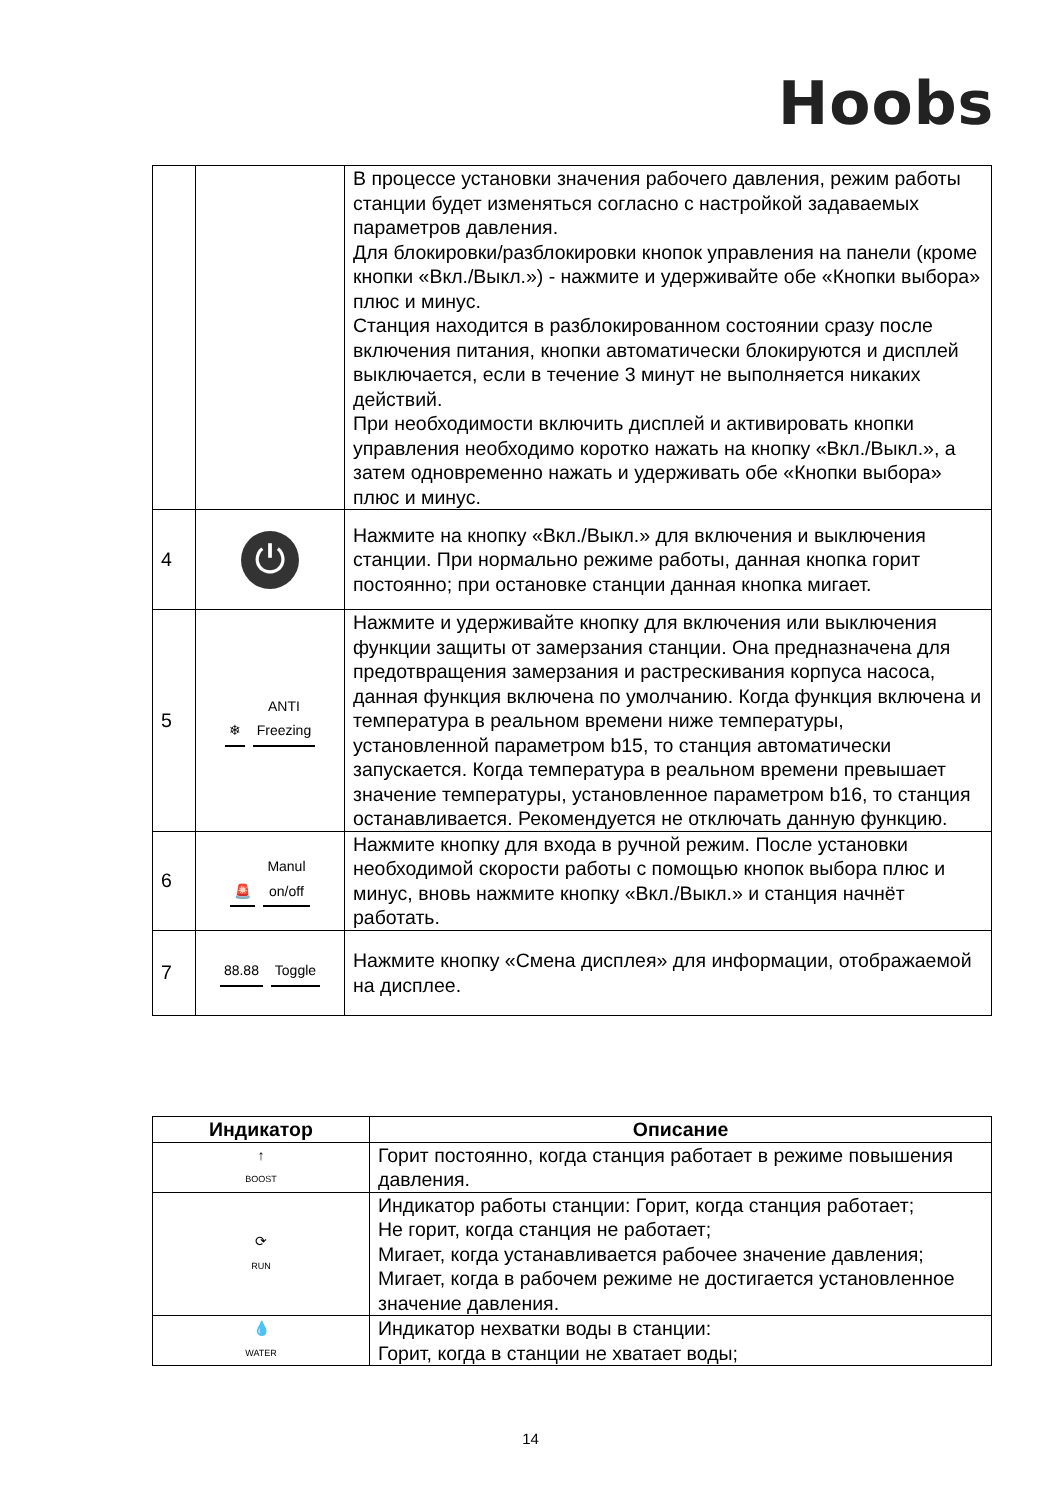Hoobs
| | | В процессе установки значения рабочего давления, режим работы станции будет изменяться согласно с настройкой задаваемых параметров давления. Для блокировки/разблокировки кнопок управления на панели (кроме кнопки «Вкл./Выкл.») - нажмите и удерживайте обе «Кнопки выбора» плюс и минус. Станция находится в разблокированном состоянии сразу после включения питания, кнопки автоматически блокируются и дисплей выключается, если в течение 3 минут не выполняется никаких действий. При необходимости включить дисплей и активировать кнопки управления необходимо коротко нажать на кнопку «Вкл./Выкл.», а затем одновременно нажать и удерживать обе «Кнопки выбора» плюс и минус. |
| 4 | ⏻ | Нажмите на кнопку «Вкл./Выкл.» для включения и выключения станции. При нормально режиме работы, данная кнопка горит постоянно; при остановке станции данная кнопка мигает. |
| 5 | ❄ ANTI Freezing | Нажмите и удерживайте кнопку для включения или выключения функции защиты от замерзания станции. Она предназначена для предотвращения замерзания и растрескивания корпуса насоса, данная функция включена по умолчанию. Когда функция включена и температура в реальном времени ниже температуры, установленной параметром b15, то станция автоматически запускается. Когда температура в реальном времени превышает значение температуры, установленное параметром b16, то станция останавливается. Рекомендуется не отключать данную функцию. |
| 6 | 🚨 Manul on/off | Нажмите кнопку для входа в ручной режим. После установки необходимой скорости работы с помощью кнопок выбора плюс и минус, вновь нажмите кнопку «Вкл./Выкл.» и станция начнёт работать. |
| 7 | 88.88 Toggle | Нажмите кнопку «Смена дисплея» для информации, отображаемой на дисплее. |
| Индикатор | Описание |
| --- | --- |
| ↑ BOOST | Горит постоянно, когда станция работает в режиме повышения давления. |
| ⟳ RUN | Индикатор работы станции: Горит, когда станция работает; Не горит, когда станция не работает; Мигает, когда устанавливается рабочее значение давления; Мигает, когда в рабочем режиме не достигается установленное значение давления. |
| 💧 WATER | Индикатор нехватки воды в станции: Горит, когда в станции не хватает воды; |
14